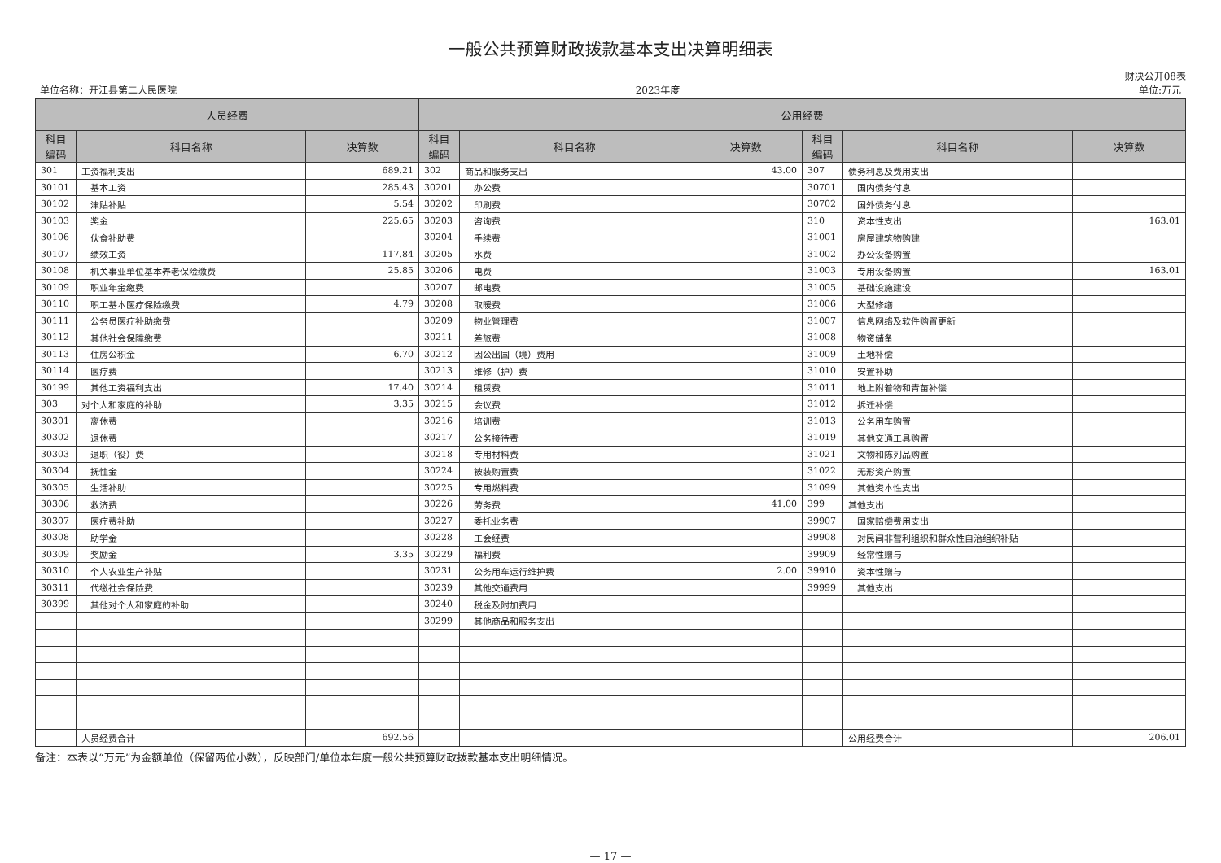一般公共预算财政拨款基本支出决算明细表
财决公开08表
单位名称：开江县第二人民医院 2023年度 单位:万元
| 人员经费 | | | 公用经费 | | | | | |
| --- | --- | --- | --- | --- | --- | --- | --- | --- |
| 科目 编码 | 科目名称 | 决算数 | 科目 编码 | 科目名称 | 决算数 | 科目 编码 | 科目名称 | 决算数 |
| 301 | 工资福利支出 | 689.21 | 302 | 商品和服务支出 | 43.00 | 307 | 债务利息及费用支出 | |
| 30101 | 基本工资 | 285.43 | 30201 | 办公费 | | 30701 | 国内债务付息 | |
| 30102 | 津贴补贴 | 5.54 | 30202 | 印刷费 | | 30702 | 国外债务付息 | |
| 30103 | 奖金 | 225.65 | 30203 | 咨询费 | | 310 | 资本性支出 | 163.01 |
| 30106 | 伙食补助费 | | 30204 | 手续费 | | 31001 | 房屋建筑物购建 | |
| 30107 | 绩效工资 | 117.84 | 30205 | 水费 | | 31002 | 办公设备购置 | |
| 30108 | 机关事业单位基本养老保险缴费 | 25.85 | 30206 | 电费 | | 31003 | 专用设备购置 | 163.01 |
| 30109 | 职业年金缴费 | | 30207 | 邮电费 | | 31005 | 基础设施建设 | |
| 30110 | 职工基本医疗保险缴费 | 4.79 | 30208 | 取暖费 | | 31006 | 大型修缮 | |
| 30111 | 公务员医疗补助缴费 | | 30209 | 物业管理费 | | 31007 | 信息网络及软件购置更新 | |
| 30112 | 其他社会保障缴费 | | 30211 | 差旅费 | | 31008 | 物资储备 | |
| 30113 | 住房公积金 | 6.70 | 30212 | 因公出国（境）费用 | | 31009 | 土地补偿 | |
| 30114 | 医疗费 | | 30213 | 维修（护）费 | | 31010 | 安置补助 | |
| 30199 | 其他工资福利支出 | 17.40 | 30214 | 租赁费 | | 31011 | 地上附着物和青苗补偿 | |
| 303 | 对个人和家庭的补助 | 3.35 | 30215 | 会议费 | | 31012 | 拆迁补偿 | |
| 30301 | 离休费 | | 30216 | 培训费 | | 31013 | 公务用车购置 | |
| 30302 | 退休费 | | 30217 | 公务接待费 | | 31019 | 其他交通工具购置 | |
| 30303 | 退职（役）费 | | 30218 | 专用材料费 | | 31021 | 文物和陈列品购置 | |
| 30304 | 抚恤金 | | 30224 | 被装购置费 | | 31022 | 无形资产购置 | |
| 30305 | 生活补助 | | 30225 | 专用燃料费 | | 31099 | 其他资本性支出 | |
| 30306 | 救济费 | | 30226 | 劳务费 | 41.00 | 399 | 其他支出 | |
| 30307 | 医疗费补助 | | 30227 | 委托业务费 | | 39907 | 国家赔偿费用支出 | |
| 30308 | 助学金 | | 30228 | 工会经费 | | 39908 | 对民间非营利组织和群众性自治组织补贴 | |
| 30309 | 奖励金 | 3.35 | 30229 | 福利费 | | 39909 | 经常性赠与 | |
| 30310 | 个人农业生产补贴 | | 30231 | 公务用车运行维护费 | 2.00 | 39910 | 资本性赠与 | |
| 30311 | 代缴社会保险费 | | 30239 | 其他交通费用 | | 39999 | 其他支出 | |
| 30399 | 其他对个人和家庭的补助 | | 30240 | 税金及附加费用 | | | | |
| | | | 30299 | 其他商品和服务支出 | | | | |
| | 人员经费合计 | 692.56 | | | | | 公用经费合计 | 206.01 |
备注：本表以“万元”为金额单位（保留两位小数），反映部门/单位本年度一般公共预算财政拨款基本支出明细情况。
— 17 —